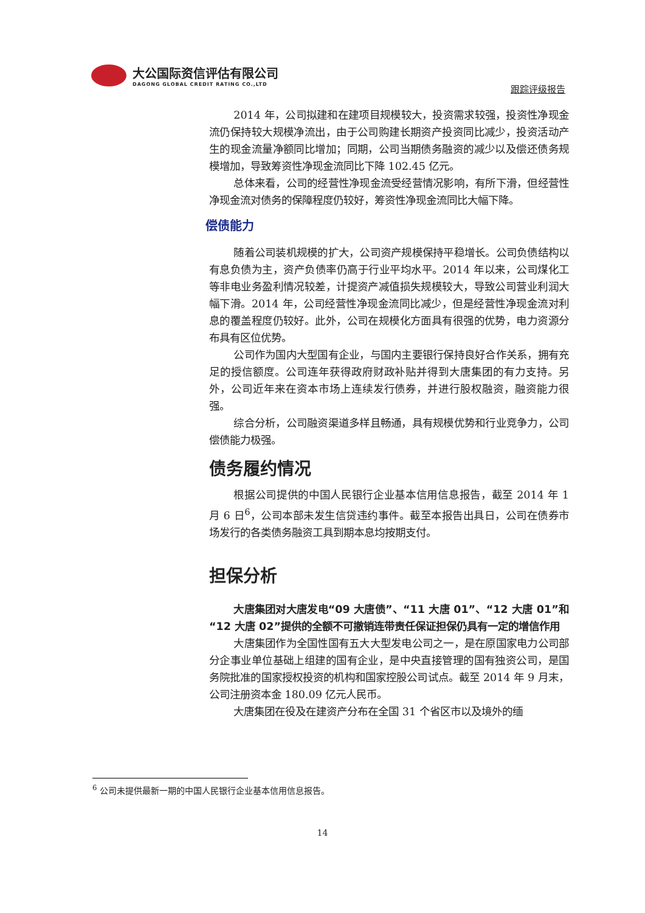大公国际资信评估有限公司
DAGONG GLOBAL CREDIT RATING CO.,LTD
跟踪评级报告
2014 年，公司拟建和在建项目规模较大，投资需求较强，投资性净现金流仍保持较大规模净流出，由于公司购建长期资产投资同比减少，投资活动产生的现金流量净额同比增加；同期，公司当期债务融资的减少以及偿还债务规模增加，导致筹资性净现金流同比下降 102.45 亿元。
总体来看，公司的经营性净现金流受经营情况影响，有所下滑，但经营性净现金流对债务的保障程度仍较好，筹资性净现金流同比大幅下降。
偿债能力
随着公司装机规模的扩大，公司资产规模保持平稳增长。公司负债结构以有息负债为主，资产负债率仍高于行业平均水平。2014 年以来，公司煤化工等非电业务盈利情况较差，计提资产减值损失规模较大，导致公司营业利润大幅下滑。2014 年，公司经营性净现金流同比减少，但是经营性净现金流对利息的覆盖程度仍较好。此外，公司在规模化方面具有很强的优势，电力资源分布具有区位优势。
公司作为国内大型国有企业，与国内主要银行保持良好合作关系，拥有充足的授信额度。公司连年获得政府财政补贴并得到大唐集团的有力支持。另外，公司近年来在资本市场上连续发行债券，并进行股权融资，融资能力很强。
综合分析，公司融资渠道多样且畅通，具有规模优势和行业竞争力，公司偿债能力极强。
债务履约情况
根据公司提供的中国人民银行企业基本信用信息报告，截至 2014 年 1 月 6 日<sup>6</sup>，公司本部未发生信贷违约事件。截至本报告出具日，公司在债券市场发行的各类债务融资工具到期本息均按期支付。
担保分析
大唐集团对大唐发电“09 大唐债”、“11 大唐 01”、“12 大唐 01”和“12 大唐 02”提供的全额不可撤销连带责任保证担保仍具有一定的增信作用
大唐集团作为全国性国有五大大型发电公司之一，是在原国家电力公司部分企事业单位基础上组建的国有企业，是中央直接管理的国有独资公司，是国务院批准的国家授权投资的机构和国家控股公司试点。截至 2014 年 9 月末，公司注册资本金 180.09 亿元人民币。
大唐集团在役及在建资产分布在全国 31 个省区市以及境外的缅
<sup>6</sup> 公司未提供最新一期的中国人民银行企业基本信用信息报告。
14